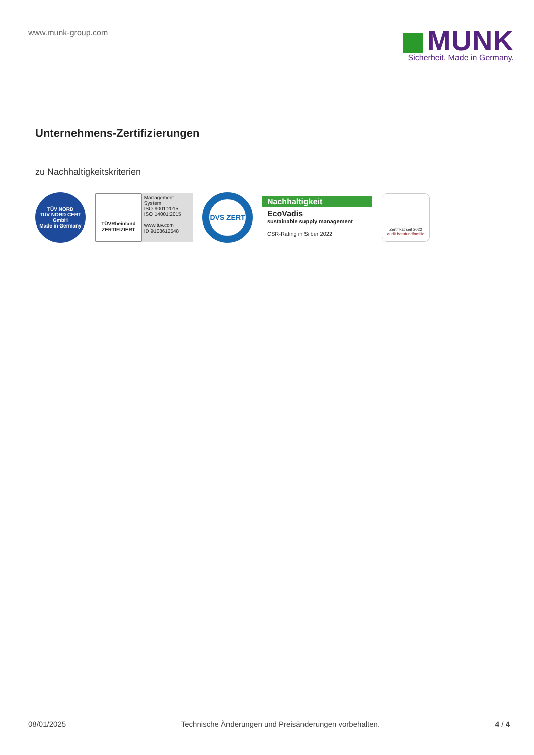www.munk-group.com
MUNK
Sicherheit. Made in Germany.
Unternehmens-Zertifizierungen
zu Nachhaltigkeitskriterien
TÜV NORD
TÜV NORD CERT GmbH
Made in Germany
TÜVRheinland
ZERTIFIZIERT
Management System
ISO 9001:2015
ISO 14001:2015
www.tuv.com
ID 9108612548
DVS ZERT
Nachhaltigkeit
EcoVadis
sustainable supply management
CSR-Rating in Silber 2022
Zertifikat seit 2022
audit berufundfamilie
08/01/2025 Technische Änderungen und Preisänderungen vorbehalten. 4 / 4